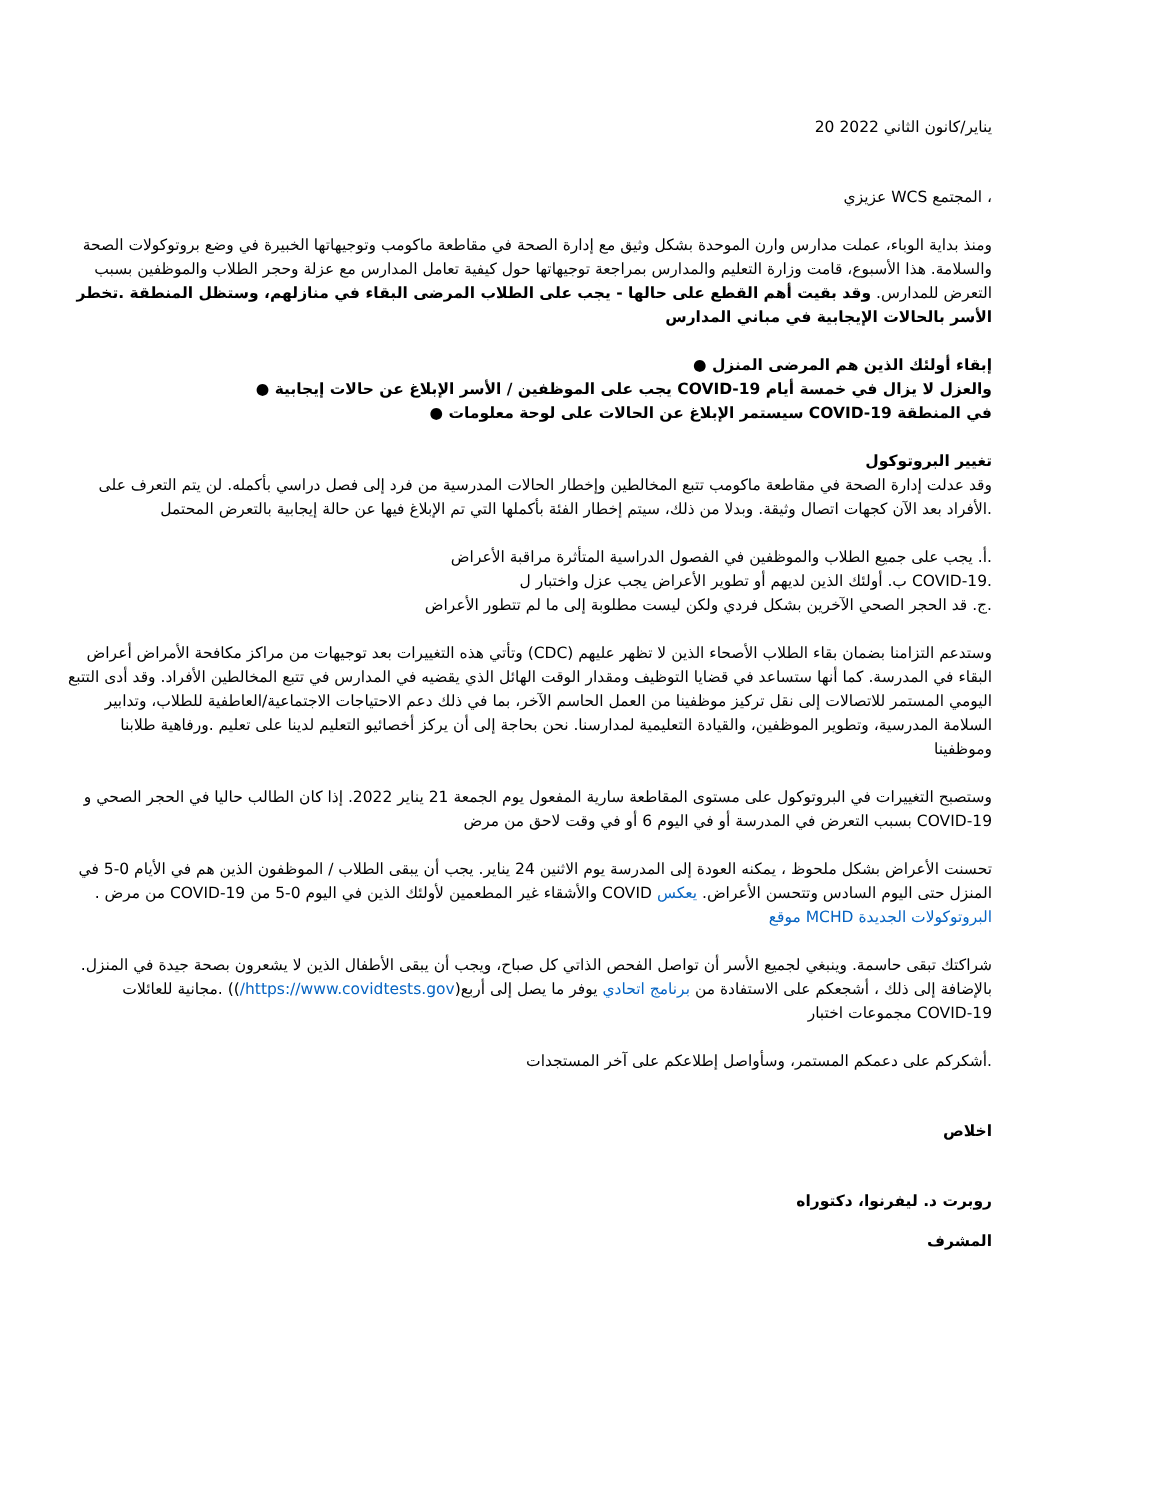يناير/كانون الثاني 2022 20
، المجتمع WCS عزيزي
ومنذ بداية الوباء، عملت مدارس وارن الموحدة بشكل وثيق مع إدارة الصحة في مقاطعة ماكومب وتوجيهاتها الخبيرة في وضع بروتوكولات الصحة والسلامة. هذا الأسبوع، قامت وزارة التعليم والمدارس بمراجعة توجيهاتها حول كيفية تعامل المدارس مع عزلة وحجر الطلاب والموظفين بسبب التعرض للمدارس. وقد بقيت أهم القطع على حالها - يجب على الطلاب المرضى البقاء في منازلهم، وستظل المنطقة .تخطر الأسر بالحالات الإيجابية في مباني المدارس
إبقاء أولئك الذين هم المرضى المنزل ●
والعزل لا يزال في خمسة أيام COVID-19 يجب على الموظفين / الأسر الإبلاغ عن حالات إيجابية ●
في المنطقة COVID-19 سيستمر الإبلاغ عن الحالات على لوحة معلومات ●
تغيير البروتوكول
وقد عدلت إدارة الصحة في مقاطعة ماكومب تتبع المخالطين وإخطار الحالات المدرسية من فرد إلى فصل دراسي بأكمله. لن يتم التعرف على .الأفراد بعد الآن كجهات اتصال وثيقة. وبدلا من ذلك، سيتم إخطار الفئة بأكملها التي تم الإبلاغ فيها عن حالة إيجابية بالتعرض المحتمل
.أ. يجب على جميع الطلاب والموظفين في الفصول الدراسية المتأثرة مراقبة الأعراض
.COVID-19 ب. أولئك الذين لديهم أو تطوير الأعراض يجب عزل واختبار ل
.ج. قد الحجر الصحي الآخرين بشكل فردي ولكن ليست مطلوبة إلى ما لم تتطور الأعراض
وستدعم التزامنا بضمان بقاء الطلاب الأصحاء الذين لا تظهر عليهم (CDC) وتأتي هذه التغييرات بعد توجيهات من مراكز مكافحة الأمراض أعراض البقاء في المدرسة. كما أنها ستساعد في قضايا التوظيف ومقدار الوقت الهائل الذي يقضيه في المدارس في تتبع المخالطين الأفراد. وقد أدى التتبع اليومي المستمر للاتصالات إلى نقل تركيز موظفينا من العمل الحاسم الآخر، بما في ذلك دعم الاحتياجات الاجتماعية/العاطفية للطلاب، وتدابير السلامة المدرسية، وتطوير الموظفين، والقيادة التعليمية لمدارسنا. نحن بحاجة إلى أن يركز أخصائيو التعليم لدينا على تعليم .ورفاهية طلابنا وموظفينا
وستصبح التغييرات في البروتوكول على مستوى المقاطعة سارية المفعول يوم الجمعة 21 يناير 2022. إذا كان الطالب حاليا في الحجر الصحي و COVID-19 بسبب التعرض في المدرسة أو في اليوم 6 أو في وقت لاحق من مرض
تحسنت الأعراض بشكل ملحوظ ، يمكنه العودة إلى المدرسة يوم الاثنين 24 يناير. يجب أن يبقى الطلاب / الموظفون الذين هم في الأيام 0-5 في المنزل حتى اليوم السادس وتتحسن الأعراض. يعكس COVID والأشقاء غير المطعمين لأولئك الذين في اليوم 0-5 من COVID-19 من مرض . البروتوكولات الجديدة MCHD موقع
شراكتك تبقى حاسمة. وينبغي لجميع الأسر أن تواصل الفحص الذاتي كل صباح، ويجب أن يبقى الأطفال الذين لا يشعرون بصحة جيدة في المنزل. بالإضافة إلى ذلك ، أشجعكم على الاستفادة من برنامج اتحادي يوفر ما يصل إلى أربع(https://www.covidtests.gov/)) .مجانية للعائلات COVID-19 مجموعات اختبار
.أشكركم على دعمكم المستمر، وسأواصل إطلاعكم على آخر المستجدات
اخلاص
روبرت د. ليفرنوا، دكتوراه
المشرف